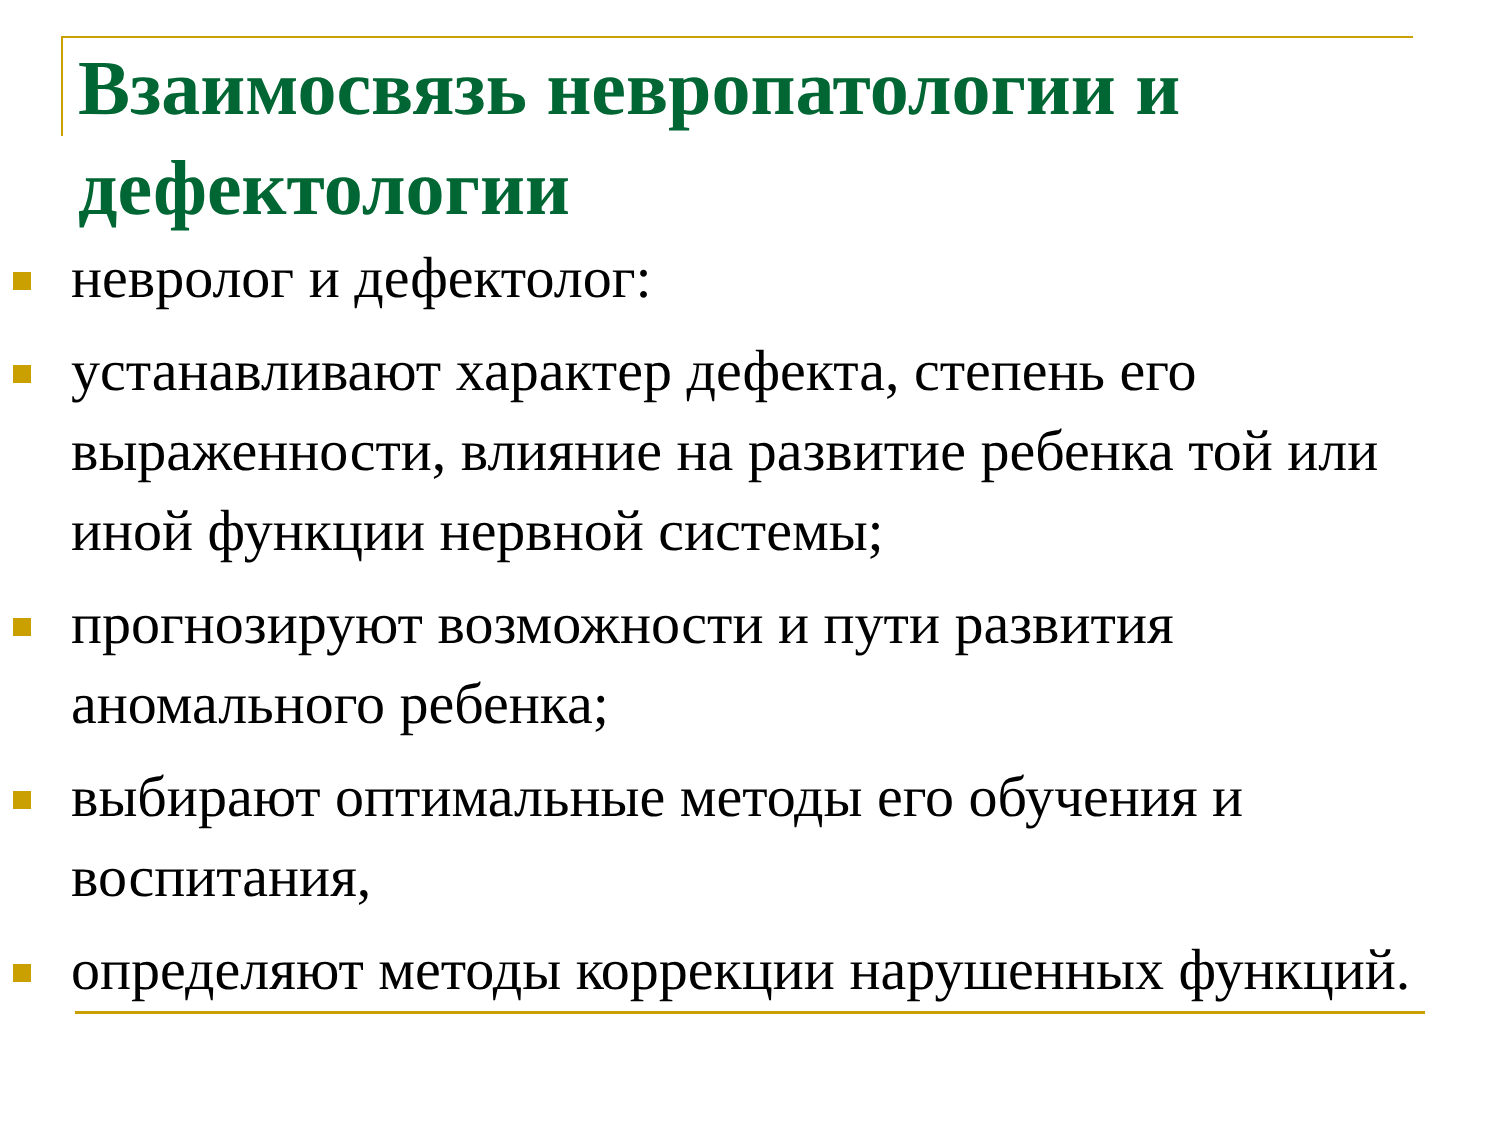Взаимосвязь невропатологии и дефектологии
невролог и дефектолог:
устанавливают характер дефекта, степень его выраженности, влияние на развитие ребенка той или иной функции нервной системы;
прогнозируют возможности и пути развития аномального ребенка;
выбирают оптимальные методы его обучения и воспитания,
определяют методы коррекции нарушенных функций.